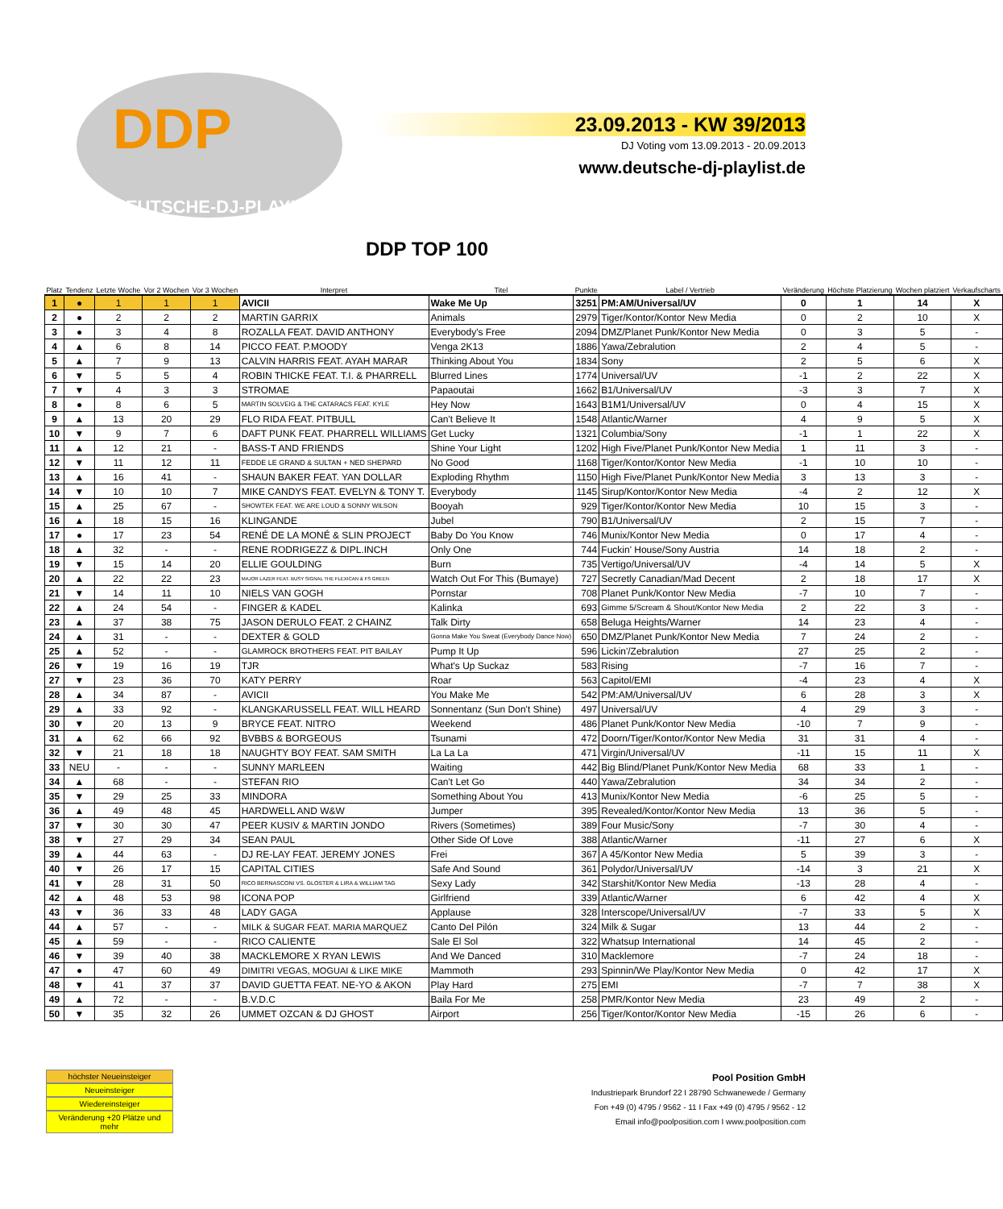DDP
DEUTSCHE-DJ-PLAYLIST
23.09.2013 - KW 39/2013
DJ Voting vom 13.09.2013 - 20.09.2013
www.deutsche-dj-playlist.de
DDP TOP 100
| Platz | Tendenz | Letzte Woche | Vor 2 Wochen | Vor 3 Wochen | Interpret | Titel | Punkte | Label / Vertrieb | Veränderung | Höchste Platzierung | Wochen platziert | Verkaufscharts |
| --- | --- | --- | --- | --- | --- | --- | --- | --- | --- | --- | --- | --- |
| 1 | ● | 1 | 1 | 1 | AVICII | Wake Me Up | 3251 | PM:AM/Universal/UV | 0 | 1 | 14 | X |
| 2 | ● | 2 | 2 | 2 | MARTIN GARRIX | Animals | 2979 | Tiger/Kontor/Kontor New Media | 0 | 2 | 10 | X |
| 3 | ● | 3 | 4 | 8 | ROZALLA FEAT. DAVID ANTHONY | Everybody's Free | 2094 | DMZ/Planet Punk/Kontor New Media | 0 | 3 | 5 | - |
| 4 | ▲ | 6 | 8 | 14 | PICCO FEAT. P.MOODY | Venga 2K13 | 1886 | Yawa/Zebralution | 2 | 4 | 5 | - |
| 5 | ▲ | 7 | 9 | 13 | CALVIN HARRIS FEAT. AYAH MARAR | Thinking About You | 1834 | Sony | 2 | 5 | 6 | X |
| 6 | ▼ | 5 | 5 | 4 | ROBIN THICKE FEAT. T.I. & PHARRELL | Blurred Lines | 1774 | Universal/UV | -1 | 2 | 22 | X |
| 7 | ▼ | 4 | 3 | 3 | STROMAE | Papaoutai | 1662 | B1/Universal/UV | -3 | 3 | 7 | X |
| 8 | ● | 8 | 6 | 5 | MARTIN SOLVEIG & THE CATARACS FEAT. KYLE | Hey Now | 1643 | B1M1/Universal/UV | 0 | 4 | 15 | X |
| 9 | ▲ | 13 | 20 | 29 | FLO RIDA FEAT. PITBULL | Can't Believe It | 1548 | Atlantic/Warner | 4 | 9 | 5 | X |
| 10 | ▼ | 9 | 7 | 6 | DAFT PUNK FEAT. PHARRELL WILLIAMS | Get Lucky | 1321 | Columbia/Sony | -1 | 1 | 22 | X |
| 11 | ▲ | 12 | 21 | - | BASS-T AND FRIENDS | Shine Your Light | 1202 | High Five/Planet Punk/Kontor New Media | 1 | 11 | 3 | - |
| 12 | ▼ | 11 | 12 | 11 | FEDDE LE GRAND & SULTAN + NED SHEPARD | No Good | 1168 | Tiger/Kontor/Kontor New Media | -1 | 10 | 10 | - |
| 13 | ▲ | 16 | 41 | - | SHAUN BAKER FEAT. YAN DOLLAR | Exploding Rhythm | 1150 | High Five/Planet Punk/Kontor New Media | 3 | 13 | 3 | - |
| 14 | ▼ | 10 | 10 | 7 | MIKE CANDYS FEAT. EVELYN & TONY T. | Everybody | 1145 | Sirup/Kontor/Kontor New Media | -4 | 2 | 12 | X |
| 15 | ▲ | 25 | 67 | - | SHOWTEK FEAT. WE ARE LOUD & SONNY WILSON | Booyah | 929 | Tiger/Kontor/Kontor New Media | 10 | 15 | 3 | - |
| 16 | ▲ | 18 | 15 | 16 | KLINGANDE | Jubel | 790 | B1/Universal/UV | 2 | 15 | 7 | - |
| 17 | ● | 17 | 23 | 54 | RENÉ DE LA MONÉ & SLIN PROJECT | Baby Do You Know | 746 | Munix/Kontor New Media | 0 | 17 | 4 | - |
| 18 | ▲ | 32 | - | - | RENE RODRIGEZZ & DIPL.INCH | Only One | 744 | Fuckin' House/Sony Austria | 14 | 18 | 2 | - |
| 19 | ▼ | 15 | 14 | 20 | ELLIE GOULDING | Burn | 735 | Vertigo/Universal/UV | -4 | 14 | 5 | X |
| 20 | ▲ | 22 | 22 | 23 | MAJOR LAZER FEAT. BUSY SIGNAL THE FLEXICAN & FS GREEN | Watch Out For This (Bumaye) | 727 | Secretly Canadian/Mad Decent | 2 | 18 | 17 | X |
| 21 | ▼ | 14 | 11 | 10 | NIELS VAN GOGH | Pornstar | 708 | Planet Punk/Kontor New Media | -7 | 10 | 7 | - |
| 22 | ▲ | 24 | 54 | - | FINGER & KADEL | Kalinka | 693 | Gimme 5/Scream & Shout/Kontor New Media | 2 | 22 | 3 | - |
| 23 | ▲ | 37 | 38 | 75 | JASON DERULO FEAT. 2 CHAINZ | Talk Dirty | 658 | Beluga Heights/Warner | 14 | 23 | 4 | - |
| 24 | ▲ | 31 | - | - | DEXTER & GOLD | Gonna Make You Sweat (Everybody Dance Now) | 650 | DMZ/Planet Punk/Kontor New Media | 7 | 24 | 2 | - |
| 25 | ▲ | 52 | - | - | GLAMROCK BROTHERS FEAT. PIT BAILAY | Pump It Up | 596 | Lickin'/Zebralution | 27 | 25 | 2 | - |
| 26 | ▼ | 19 | 16 | 19 | TJR | What's Up Suckaz | 583 | Rising | -7 | 16 | 7 | - |
| 27 | ▼ | 23 | 36 | 70 | KATY PERRY | Roar | 563 | Capitol/EMI | -4 | 23 | 4 | X |
| 28 | ▲ | 34 | 87 | - | AVICII | You Make Me | 542 | PM:AM/Universal/UV | 6 | 28 | 3 | X |
| 29 | ▲ | 33 | 92 | - | KLANGKARUSSELL FEAT. WILL HEARD | Sonnentanz (Sun Don't Shine) | 497 | Universal/UV | 4 | 29 | 3 | - |
| 30 | ▼ | 20 | 13 | 9 | BRYCE FEAT. NITRO | Weekend | 486 | Planet Punk/Kontor New Media | -10 | 7 | 9 | - |
| 31 | ▲ | 62 | 66 | 92 | BVBBS & BORGEOUS | Tsunami | 472 | Doorn/Tiger/Kontor/Kontor New Media | 31 | 31 | 4 | - |
| 32 | ▼ | 21 | 18 | 18 | NAUGHTY BOY FEAT. SAM SMITH | La La La | 471 | Virgin/Universal/UV | -11 | 15 | 11 | X |
| 33 | NEU | - | - | - | SUNNY MARLEEN | Waiting | 442 | Big Blind/Planet Punk/Kontor New Media | 68 | 33 | 1 | - |
| 34 | ▲ | 68 | - | - | STEFAN RIO | Can't Let Go | 440 | Yawa/Zebralution | 34 | 34 | 2 | - |
| 35 | ▼ | 29 | 25 | 33 | MINDORA | Something About You | 413 | Munix/Kontor New Media | -6 | 25 | 5 | - |
| 36 | ▲ | 49 | 48 | 45 | HARDWELL AND W&W | Jumper | 395 | Revealed/Kontor/Kontor New Media | 13 | 36 | 5 | - |
| 37 | ▼ | 30 | 30 | 47 | PEER KUSIV & MARTIN JONDO | Rivers (Sometimes) | 389 | Four Music/Sony | -7 | 30 | 4 | - |
| 38 | ▼ | 27 | 29 | 34 | SEAN PAUL | Other Side Of Love | 388 | Atlantic/Warner | -11 | 27 | 6 | X |
| 39 | ▲ | 44 | 63 | - | DJ RE-LAY FEAT. JEREMY JONES | Frei | 367 | A 45/Kontor New Media | 5 | 39 | 3 | - |
| 40 | ▼ | 26 | 17 | 15 | CAPITAL CITIES | Safe And Sound | 361 | Polydor/Universal/UV | -14 | 3 | 21 | X |
| 41 | ▼ | 28 | 31 | 50 | RICO BERNASCONI VS. GLOSTER & LIRA & WILLIAM TAG | Sexy Lady | 342 | Starshit/Kontor New Media | -13 | 28 | 4 | - |
| 42 | ▲ | 48 | 53 | 98 | ICONA POP | Girlfriend | 339 | Atlantic/Warner | 6 | 42 | 4 | X |
| 43 | ▼ | 36 | 33 | 48 | LADY GAGA | Applause | 328 | Interscope/Universal/UV | -7 | 33 | 5 | X |
| 44 | ▲ | 57 | - | - | MILK & SUGAR FEAT. MARIA MARQUEZ | Canto Del Pilón | 324 | Milk & Sugar | 13 | 44 | 2 | - |
| 45 | ▲ | 59 | - | - | RICO CALIENTE | Sale El Sol | 322 | Whatsup International | 14 | 45 | 2 | - |
| 46 | ▼ | 39 | 40 | 38 | MACKLEMORE X RYAN LEWIS | And We Danced | 310 | Macklemore | -7 | 24 | 18 | - |
| 47 | ● | 47 | 60 | 49 | DIMITRI VEGAS, MOGUAI & LIKE MIKE | Mammoth | 293 | Spinnin/We Play/Kontor New Media | 0 | 42 | 17 | X |
| 48 | ▼ | 41 | 37 | 37 | DAVID GUETTA FEAT. NE-YO & AKON | Play Hard | 275 | EMI | -7 | 7 | 38 | X |
| 49 | ▲ | 72 | - | - | B.V.D.C | Baila For Me | 258 | PMR/Kontor New Media | 23 | 49 | 2 | - |
| 50 | ▼ | 35 | 32 | 26 | UMMET OZCAN & DJ GHOST | Airport | 256 | Tiger/Kontor/Kontor New Media | -15 | 26 | 6 | - |
höchster Neueinsteiger
Neueinsteiger
Wiedereinsteiger
Veränderung +20 Plätze und mehr
Pool Position GmbH
Industriepark Brundorf 22 I 28790 Schwanewede / Germany
Fon +49 (0) 4795 / 9562 - 11 I Fax +49 (0) 4795 / 9562 - 12
Email info@poolposition.com I www.poolposition.com